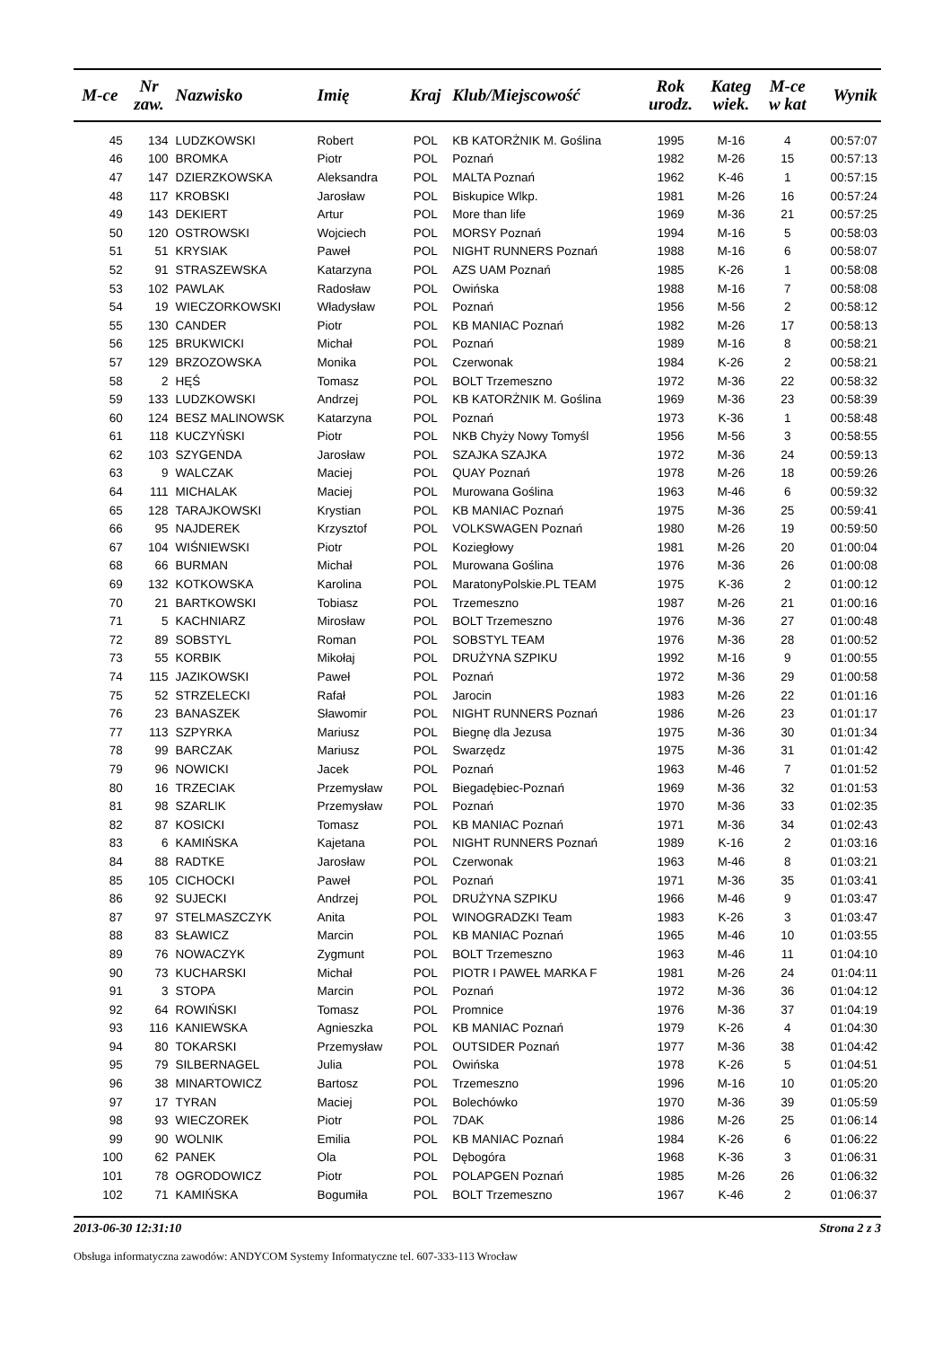| M-ce | Nr zaw. | Nazwisko | Imię | Kraj | Klub/Miejscowość | Rok urodz. | Kateg wiek. | M-ce w kat | Wynik |
| --- | --- | --- | --- | --- | --- | --- | --- | --- | --- |
| 45 | 134 | LUDZKOWSKI | Robert | POL | KB KATORŻNIK M. Goślina | 1995 | M-16 | 4 | 00:57:07 |
| 46 | 100 | BROMKA | Piotr | POL | Poznań | 1982 | M-26 | 15 | 00:57:13 |
| 47 | 147 | DZIERZKOWSKA | Aleksandra | POL | MALTA Poznań | 1962 | K-46 | 1 | 00:57:15 |
| 48 | 117 | KROBSKI | Jarosław | POL | Biskupice Wlkp. | 1981 | M-26 | 16 | 00:57:24 |
| 49 | 143 | DEKIERT | Artur | POL | More than life | 1969 | M-36 | 21 | 00:57:25 |
| 50 | 120 | OSTROWSKI | Wojciech | POL | MORSY Poznań | 1994 | M-16 | 5 | 00:58:03 |
| 51 | 51 | KRYSIAK | Paweł | POL | NIGHT RUNNERS Poznań | 1988 | M-16 | 6 | 00:58:07 |
| 52 | 91 | STRASZEWSKA | Katarzyna | POL | AZS UAM Poznań | 1985 | K-26 | 1 | 00:58:08 |
| 53 | 102 | PAWLAK | Radosław | POL | Owińska | 1988 | M-16 | 7 | 00:58:08 |
| 54 | 19 | WIECZORKOWSKI | Władysław | POL | Poznań | 1956 | M-56 | 2 | 00:58:12 |
| 55 | 130 | CANDER | Piotr | POL | KB MANIAC Poznań | 1982 | M-26 | 17 | 00:58:13 |
| 56 | 125 | BRUKWICKI | Michał | POL | Poznań | 1989 | M-16 | 8 | 00:58:21 |
| 57 | 129 | BRZOZOWSKA | Monika | POL | Czerwonak | 1984 | K-26 | 2 | 00:58:21 |
| 58 | 2 | HĘŚ | Tomasz | POL | BOLT Trzemeszno | 1972 | M-36 | 22 | 00:58:32 |
| 59 | 133 | LUDZKOWSKI | Andrzej | POL | KB KATORŻNIK M. Goślina | 1969 | M-36 | 23 | 00:58:39 |
| 60 | 124 | BESZ MALINOWSK | Katarzyna | POL | Poznań | 1973 | K-36 | 1 | 00:58:48 |
| 61 | 118 | KUCZYŃSKI | Piotr | POL | NKB Chyży Nowy Tomyśl | 1956 | M-56 | 3 | 00:58:55 |
| 62 | 103 | SZYGENDA | Jarosław | POL | SZAJKA SZAJKA | 1972 | M-36 | 24 | 00:59:13 |
| 63 | 9 | WALCZAK | Maciej | POL | QUAY Poznań | 1978 | M-26 | 18 | 00:59:26 |
| 64 | 111 | MICHALAK | Maciej | POL | Murowana Goślina | 1963 | M-46 | 6 | 00:59:32 |
| 65 | 128 | TARAJKOWSKI | Krystian | POL | KB MANIAC Poznań | 1975 | M-36 | 25 | 00:59:41 |
| 66 | 95 | NAJDEREK | Krzysztof | POL | VOLKSWAGEN Poznań | 1980 | M-26 | 19 | 00:59:50 |
| 67 | 104 | WIŚNIEWSKI | Piotr | POL | Koziegłowy | 1981 | M-26 | 20 | 01:00:04 |
| 68 | 66 | BURMAN | Michał | POL | Murowana Goślina | 1976 | M-36 | 26 | 01:00:08 |
| 69 | 132 | KOTKOWSKA | Karolina | POL | MaratonyPolskie.PL TEAM | 1975 | K-36 | 2 | 01:00:12 |
| 70 | 21 | BARTKOWSKI | Tobiasz | POL | Trzemeszno | 1987 | M-26 | 21 | 01:00:16 |
| 71 | 5 | KACHNIARZ | Mirosław | POL | BOLT Trzemeszno | 1976 | M-36 | 27 | 01:00:48 |
| 72 | 89 | SOBSTYL | Roman | POL | SOBSTYL TEAM | 1976 | M-36 | 28 | 01:00:52 |
| 73 | 55 | KORBIK | Mikołaj | POL | DRUŻYNA SZPIKU | 1992 | M-16 | 9 | 01:00:55 |
| 74 | 115 | JAZIKOWSKI | Paweł | POL | Poznań | 1972 | M-36 | 29 | 01:00:58 |
| 75 | 52 | STRZELECKI | Rafał | POL | Jarocin | 1983 | M-26 | 22 | 01:01:16 |
| 76 | 23 | BANASZEK | Sławomir | POL | NIGHT RUNNERS Poznań | 1986 | M-26 | 23 | 01:01:17 |
| 77 | 113 | SZPYRKA | Mariusz | POL | Biegnę dla Jezusa | 1975 | M-36 | 30 | 01:01:34 |
| 78 | 99 | BARCZAK | Mariusz | POL | Swarzędz | 1975 | M-36 | 31 | 01:01:42 |
| 79 | 96 | NOWICKI | Jacek | POL | Poznań | 1963 | M-46 | 7 | 01:01:52 |
| 80 | 16 | TRZECIAK | Przemysław | POL | Biegadębiec-Poznań | 1969 | M-36 | 32 | 01:01:53 |
| 81 | 98 | SZARLIK | Przemysław | POL | Poznań | 1970 | M-36 | 33 | 01:02:35 |
| 82 | 87 | KOSICKI | Tomasz | POL | KB MANIAC Poznań | 1971 | M-36 | 34 | 01:02:43 |
| 83 | 6 | KAMIŃSKA | Kajetana | POL | NIGHT RUNNERS Poznań | 1989 | K-16 | 2 | 01:03:16 |
| 84 | 88 | RADTKE | Jarosław | POL | Czerwonak | 1963 | M-46 | 8 | 01:03:21 |
| 85 | 105 | CICHOCKI | Paweł | POL | Poznań | 1971 | M-36 | 35 | 01:03:41 |
| 86 | 92 | SUJECKI | Andrzej | POL | DRUŻYNA SZPIKU | 1966 | M-46 | 9 | 01:03:47 |
| 87 | 97 | STELMASZCZYK | Anita | POL | WINOGRADZKI Team | 1983 | K-26 | 3 | 01:03:47 |
| 88 | 83 | SŁAWICZ | Marcin | POL | KB MANIAC Poznań | 1965 | M-46 | 10 | 01:03:55 |
| 89 | 76 | NOWACZYK | Zygmunt | POL | BOLT Trzemeszno | 1963 | M-46 | 11 | 01:04:10 |
| 90 | 73 | KUCHARSKI | Michał | POL | PIOTR I PAWEŁ MARKA F | 1981 | M-26 | 24 | 01:04:11 |
| 91 | 3 | STOPA | Marcin | POL | Poznań | 1972 | M-36 | 36 | 01:04:12 |
| 92 | 64 | ROWIŃSKI | Tomasz | POL | Promnice | 1976 | M-36 | 37 | 01:04:19 |
| 93 | 116 | KANIEWSKA | Agnieszka | POL | KB MANIAC Poznań | 1979 | K-26 | 4 | 01:04:30 |
| 94 | 80 | TOKARSKI | Przemysław | POL | OUTSIDER Poznań | 1977 | M-36 | 38 | 01:04:42 |
| 95 | 79 | SILBERNAGEL | Julia | POL | Owińska | 1978 | K-26 | 5 | 01:04:51 |
| 96 | 38 | MINARTOWICZ | Bartosz | POL | Trzemeszno | 1996 | M-16 | 10 | 01:05:20 |
| 97 | 17 | TYRAN | Maciej | POL | Bolechówko | 1970 | M-36 | 39 | 01:05:59 |
| 98 | 93 | WIECZOREK | Piotr | POL | 7DAK | 1986 | M-26 | 25 | 01:06:14 |
| 99 | 90 | WOLNIK | Emilia | POL | KB MANIAC Poznań | 1984 | K-26 | 6 | 01:06:22 |
| 100 | 62 | PANEK | Ola | POL | Dębogóra | 1968 | K-36 | 3 | 01:06:31 |
| 101 | 78 | OGRODOWICZ | Piotr | POL | POLAPGEN Poznań | 1985 | M-26 | 26 | 01:06:32 |
| 102 | 71 | KAMIŃSKA | Bogumiła | POL | BOLT Trzemeszno | 1967 | K-46 | 2 | 01:06:37 |
2013-06-30 12:31:10 Strona 2 z 3
Obsługa informatyczna zawodów: ANDYCOM Systemy Informatyczne tel. 607-333-113 Wrocław